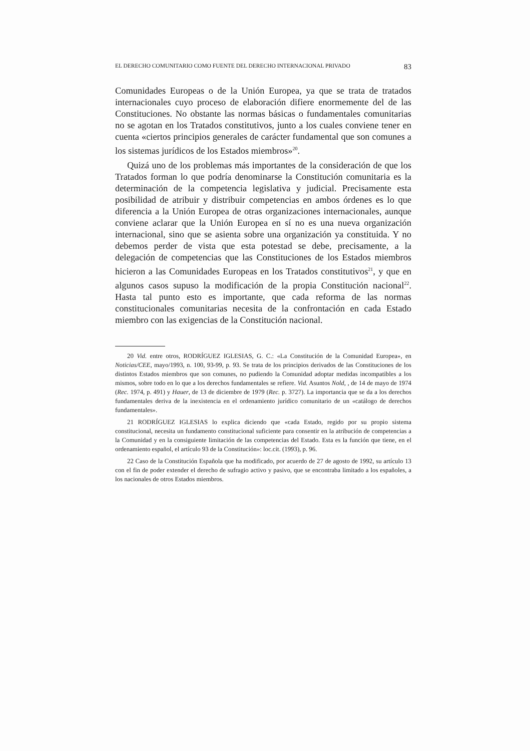EL DERECHO COMUNITARIO COMO FUENTE DEL DERECHO INTERNACIONAL PRIVADO 83
Comunidades Europeas o de la Unión Europea, ya que se trata de tratados internacionales cuyo proceso de elaboración difiere enormemente del de las Constituciones. No obstante las normas básicas o fundamentales comunitarias no se agotan en los Tratados constitutivos, junto a los cuales conviene tener en cuenta «ciertos principios generales de carácter fundamental que son comunes a los sistemas jurídicos de los Estados miembros»<sup>20</sup>.
Quizá uno de los problemas más importantes de la consideración de que los Tratados forman lo que podría denominarse la Constitución comunitaria es la determinación de la competencia legislativa y judicial. Precisamente esta posibilidad de atribuir y distribuir competencias en ambos órdenes es lo que diferencia a la Unión Europea de otras organizaciones internacionales, aunque conviene aclarar que la Unión Europea en sí no es una nueva organización internacional, sino que se asienta sobre una organización ya constituida. Y no debemos perder de vista que esta potestad se debe, precisamente, a la delegación de competencias que las Constituciones de los Estados miembros hicieron a las Comunidades Europeas en los Tratados constitutivos<sup>21</sup>, y que en algunos casos supuso la modificación de la propia Constitución nacional<sup>22</sup>. Hasta tal punto esto es importante, que cada reforma de las normas constitucionales comunitarias necesita de la confrontación en cada Estado miembro con las exigencias de la Constitución nacional.
20 Vid. entre otros, RODRÍGUEZ IGLESIAS, G. C.: «La Constitución de la Comunidad Europea», en Noticias/CEE, mayo/1993, n. 100, 93-99, p. 93. Se trata de los principios derivados de las Constituciones de los distintos Estados miembros que son comunes, no pudiendo la Comunidad adoptar medidas incompatibles a los mismos, sobre todo en lo que a los derechos fundamentales se refiere. Vid. Asuntos Nold, , de 14 de mayo de 1974 (Rec. 1974, p. 491) y Hauer, de 13 de diciembre de 1979 (Rec. p. 3727). La importancia que se da a los derechos fundamentales deriva de la inexistencia en el ordenamiento jurídico comunitario de un «catálogo de derechos fundamentales».
21 RODRÍGUEZ IGLESIAS lo explica diciendo que «cada Estado, regido por su propio sistema constitucional, necesita un fundamento constitucional suficiente para consentir en la atribución de competencias a la Comunidad y en la consiguiente limitación de las competencias del Estado. Esta es la función que tiene, en el ordenamiento español, el artículo 93 de la Constitución»: loc.cit. (1993), p. 96.
22 Caso de la Constitución Española que ha modificado, por acuerdo de 27 de agosto de 1992, su artículo 13 con el fin de poder extender el derecho de sufragio activo y pasivo, que se encontraba limitado a los españoles, a los nacionales de otros Estados miembros.